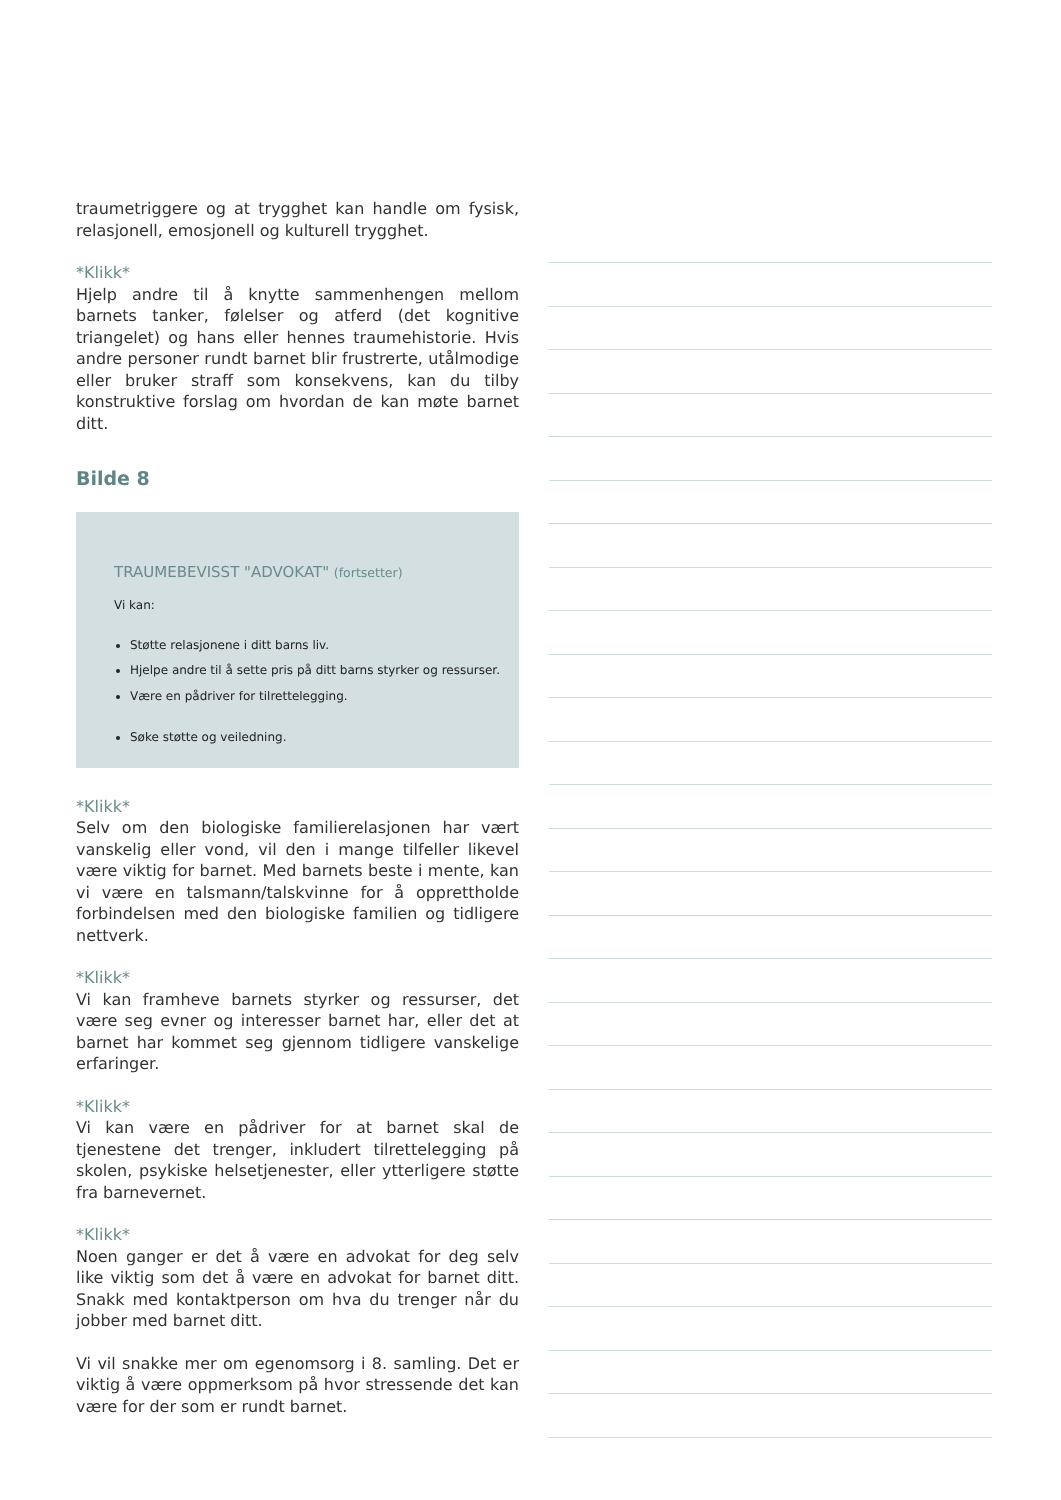traumetriggere og at trygghet kan handle om fysisk, relasjonell, emosjonell og kulturell trygghet.
*Klikk*
Hjelp andre til å knytte sammenhengen mellom barnets tanker, følelser og atferd (det kognitive triangelet) og hans eller hennes traumehistorie. Hvis andre personer rundt barnet blir frustrerte, utålmodige eller bruker straff som konsekvens, kan du tilby konstruktive forslag om hvordan de kan møte barnet ditt.
Bilde 8
TRAUMEBEVISST "ADVOKAT" (fortsetter)
Vi kan:
Støtte relasjonene i ditt barns liv.
Hjelpe andre til å sette pris på ditt barns styrker og ressurser.
Være en pådriver for tilrettelegging.
Søke støtte og veiledning.
*Klikk*
Selv om den biologiske familierelasjonen har vært vanskelig eller vond, vil den i mange tilfeller likevel være viktig for barnet. Med barnets beste i mente, kan vi være en talsmann/talskvinne for å opprettholde forbindelsen med den biologiske familien og tidligere nettverk.
*Klikk*
Vi kan framheve barnets styrker og ressurser, det være seg evner og interesser barnet har, eller det at barnet har kommet seg gjennom tidligere vanskelige erfaringer.
*Klikk*
Vi kan være en pådriver for at barnet skal de tjenestene det trenger, inkludert tilrettelegging på skolen, psykiske helsetjenester, eller ytterligere støtte fra barnevernet.
*Klikk*
Noen ganger er det å være en advokat for deg selv like viktig som det å være en advokat for barnet ditt. Snakk med kontaktperson om hva du trenger når du jobber med barnet ditt.
Vi vil snakke mer om egenomsorg i 8. samling. Det er viktig å være oppmerksom på hvor stressende det kan være for der som er rundt barnet.